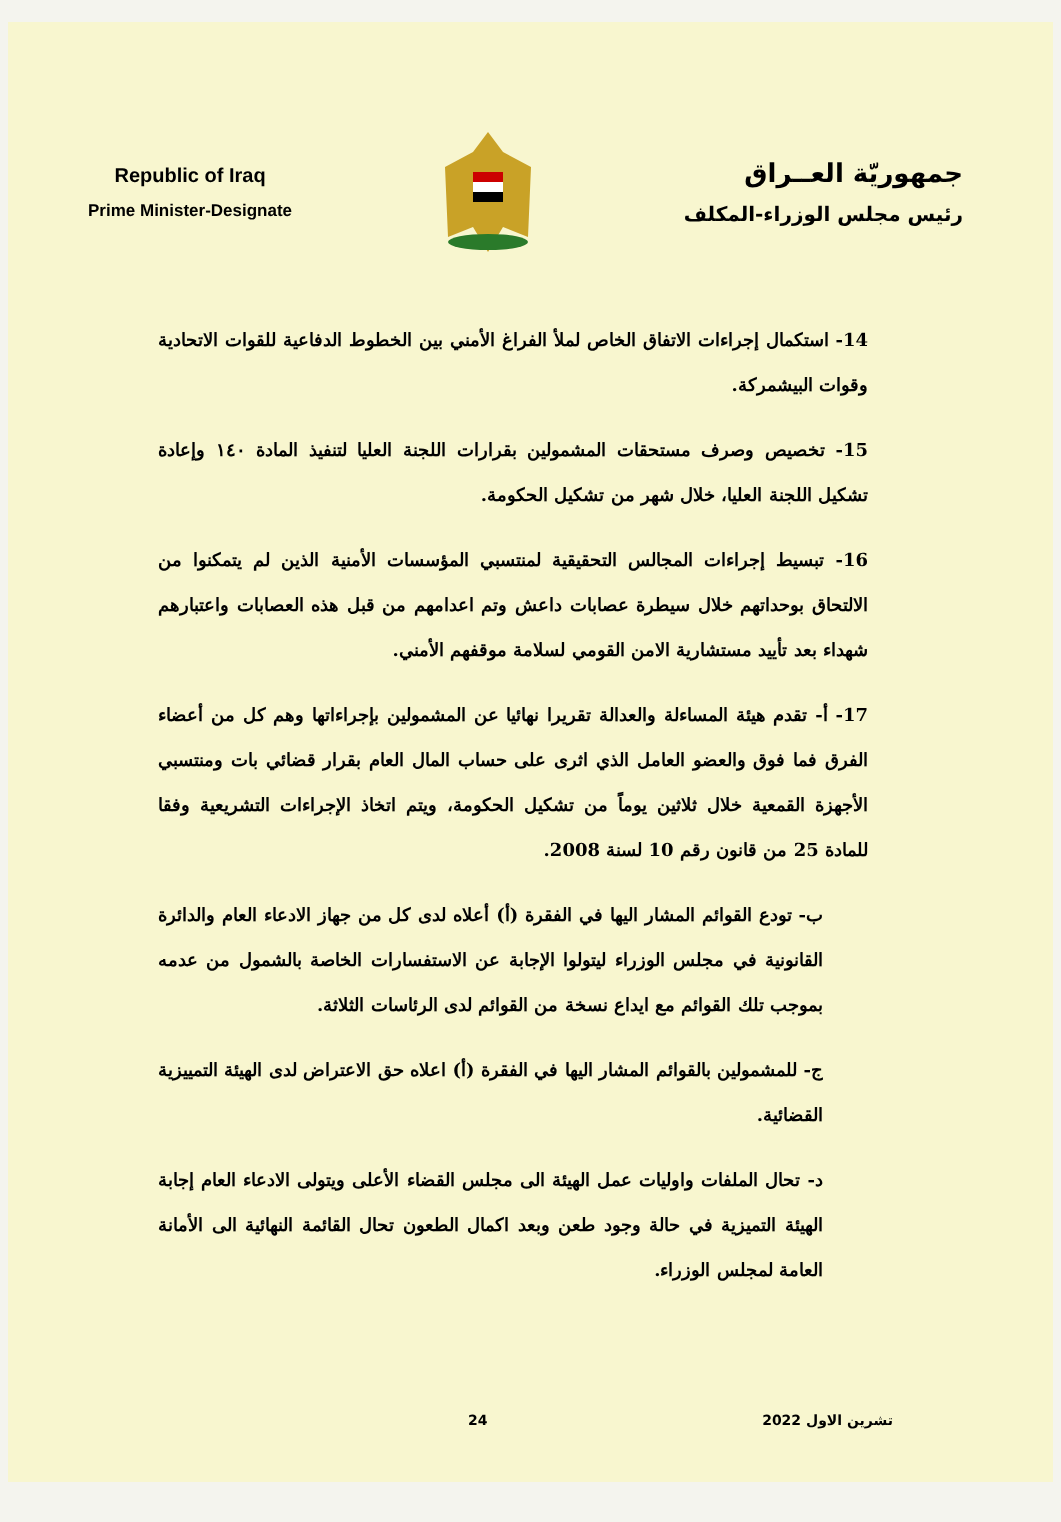Republic of Iraq
Prime Minister-Designate
جمهوريّة العــراق
رئيس مجلس الوزراء-المكلف
14- استكمال إجراءات الاتفاق الخاص لملأ الفراغ الأمني بين الخطوط الدفاعية للقوات الاتحادية وقوات البيشمركة.
15- تخصيص وصرف مستحقات المشمولين بقرارات اللجنة العليا لتنفيذ المادة ١٤٠ وإعادة تشكيل اللجنة العليا، خلال شهر من تشكيل الحكومة.
16- تبسيط إجراءات المجالس التحقيقية لمنتسبي المؤسسات الأمنية الذين لم يتمكنوا من الالتحاق بوحداتهم خلال سيطرة عصابات داعش وتم اعدامهم من قبل هذه العصابات واعتبارهم شهداء بعد تأييد مستشارية الامن القومي لسلامة موقفهم الأمني.
17- أ- تقدم هيئة المساءلة والعدالة تقريرا نهائيا عن المشمولين بإجراءاتها وهم كل من أعضاء الفرق فما فوق والعضو العامل الذي اثرى على حساب المال العام بقرار قضائي بات ومنتسبي الأجهزة القمعية خلال ثلاثين يوماً من تشكيل الحكومة، ويتم اتخاذ الإجراءات التشريعية وفقا للمادة 25 من قانون رقم 10 لسنة 2008.
ب- تودع القوائم المشار اليها في الفقرة (أ) أعلاه لدى كل من جهاز الادعاء العام والدائرة القانونية في مجلس الوزراء ليتولوا الإجابة عن الاستفسارات الخاصة بالشمول من عدمه بموجب تلك القوائم مع ايداع نسخة من القوائم لدى الرئاسات الثلاثة.
ج- للمشمولين بالقوائم المشار اليها في الفقرة (أ) اعلاه حق الاعتراض لدى الهيئة التمييزية القضائية.
د- تحال الملفات واوليات عمل الهيئة الى مجلس القضاء الأعلى ويتولى الادعاء العام إجابة الهيئة التميزية في حالة وجود طعن وبعد اكمال الطعون تحال القائمة النهائية الى الأمانة العامة لمجلس الوزراء.
تشرين الاول 2022 24